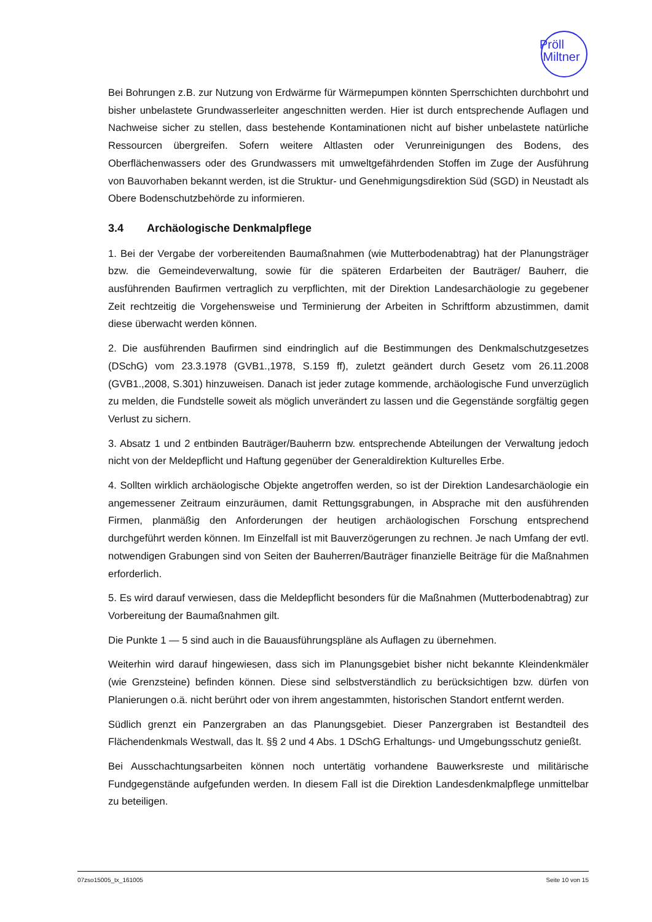Pröll
Miltner
Bei Bohrungen z.B. zur Nutzung von Erdwärme für Wärmepumpen könnten Sperrschichten durchbohrt und bisher unbelastete Grundwasserleiter angeschnitten werden. Hier ist durch entsprechende Auflagen und Nachweise sicher zu stellen, dass bestehende Kontaminationen nicht auf bisher unbelastete natürliche Ressourcen übergreifen. Sofern weitere Altlasten oder Verunreinigungen des Bodens, des Oberflächenwassers oder des Grundwassers mit umweltgefährdenden Stoffen im Zuge der Ausführung von Bauvorhaben bekannt werden, ist die Struktur- und Genehmigungsdirektion Süd (SGD) in Neustadt als Obere Bodenschutzbehörde zu informieren.
3.4 Archäologische Denkmalpflege
1. Bei der Vergabe der vorbereitenden Baumaßnahmen (wie Mutterbodenabtrag) hat der Planungsträger bzw. die Gemeindeverwaltung, sowie für die späteren Erdarbeiten der Bauträger/ Bauherr, die ausführenden Baufirmen vertraglich zu verpflichten, mit der Direktion Landesarchäologie zu gegebener Zeit rechtzeitig die Vorgehensweise und Terminierung der Arbeiten in Schriftform abzustimmen, damit diese überwacht werden können.
2. Die ausführenden Baufirmen sind eindringlich auf die Bestimmungen des Denkmalschutzgesetzes (DSchG) vom 23.3.1978 (GVB1.,1978, S.159 ff), zuletzt geändert durch Gesetz vom 26.11.2008 (GVB1.,2008, S.301) hinzuweisen. Danach ist jeder zutage kommende, archäologische Fund unverzüglich zu melden, die Fundstelle soweit als möglich unverändert zu lassen und die Gegenstände sorgfältig gegen Verlust zu sichern.
3. Absatz 1 und 2 entbinden Bauträger/Bauherrn bzw. entsprechende Abteilungen der Verwaltung jedoch nicht von der Meldepflicht und Haftung gegenüber der Generaldirektion Kulturelles Erbe.
4. Sollten wirklich archäologische Objekte angetroffen werden, so ist der Direktion Landesarchäologie ein angemessener Zeitraum einzuräumen, damit Rettungsgrabungen, in Absprache mit den ausführenden Firmen, planmäßig den Anforderungen der heutigen archäologischen Forschung entsprechend durchgeführt werden können. Im Einzelfall ist mit Bauverzögerungen zu rechnen. Je nach Umfang der evtl. notwendigen Grabungen sind von Seiten der Bauherren/Bauträger finanzielle Beiträge für die Maßnahmen erforderlich.
5. Es wird darauf verwiesen, dass die Meldepflicht besonders für die Maßnahmen (Mutterbodenabtrag) zur Vorbereitung der Baumaßnahmen gilt.
Die Punkte 1 — 5 sind auch in die Bauausführungspläne als Auflagen zu übernehmen.
Weiterhin wird darauf hingewiesen, dass sich im Planungsgebiet bisher nicht bekannte Kleindenkmäler (wie Grenzsteine) befinden können. Diese sind selbstverständlich zu berücksichtigen bzw. dürfen von Planierungen o.ä. nicht berührt oder von ihrem angestammten, historischen Standort entfernt werden.
Südlich grenzt ein Panzergraben an das Planungsgebiet. Dieser Panzergraben ist Bestandteil des Flächendenkmals Westwall, das lt. §§ 2 und 4 Abs. 1 DSchG Erhaltungs- und Umgebungsschutz genießt.
Bei Ausschachtungsarbeiten können noch untertätig vorhandene Bauwerksreste und militärische Fundgegenstände aufgefunden werden. In diesem Fall ist die Direktion Landesdenkmalpflege unmittelbar zu beteiligen.
07zso15005_tx_161005 Seite 10 von 15